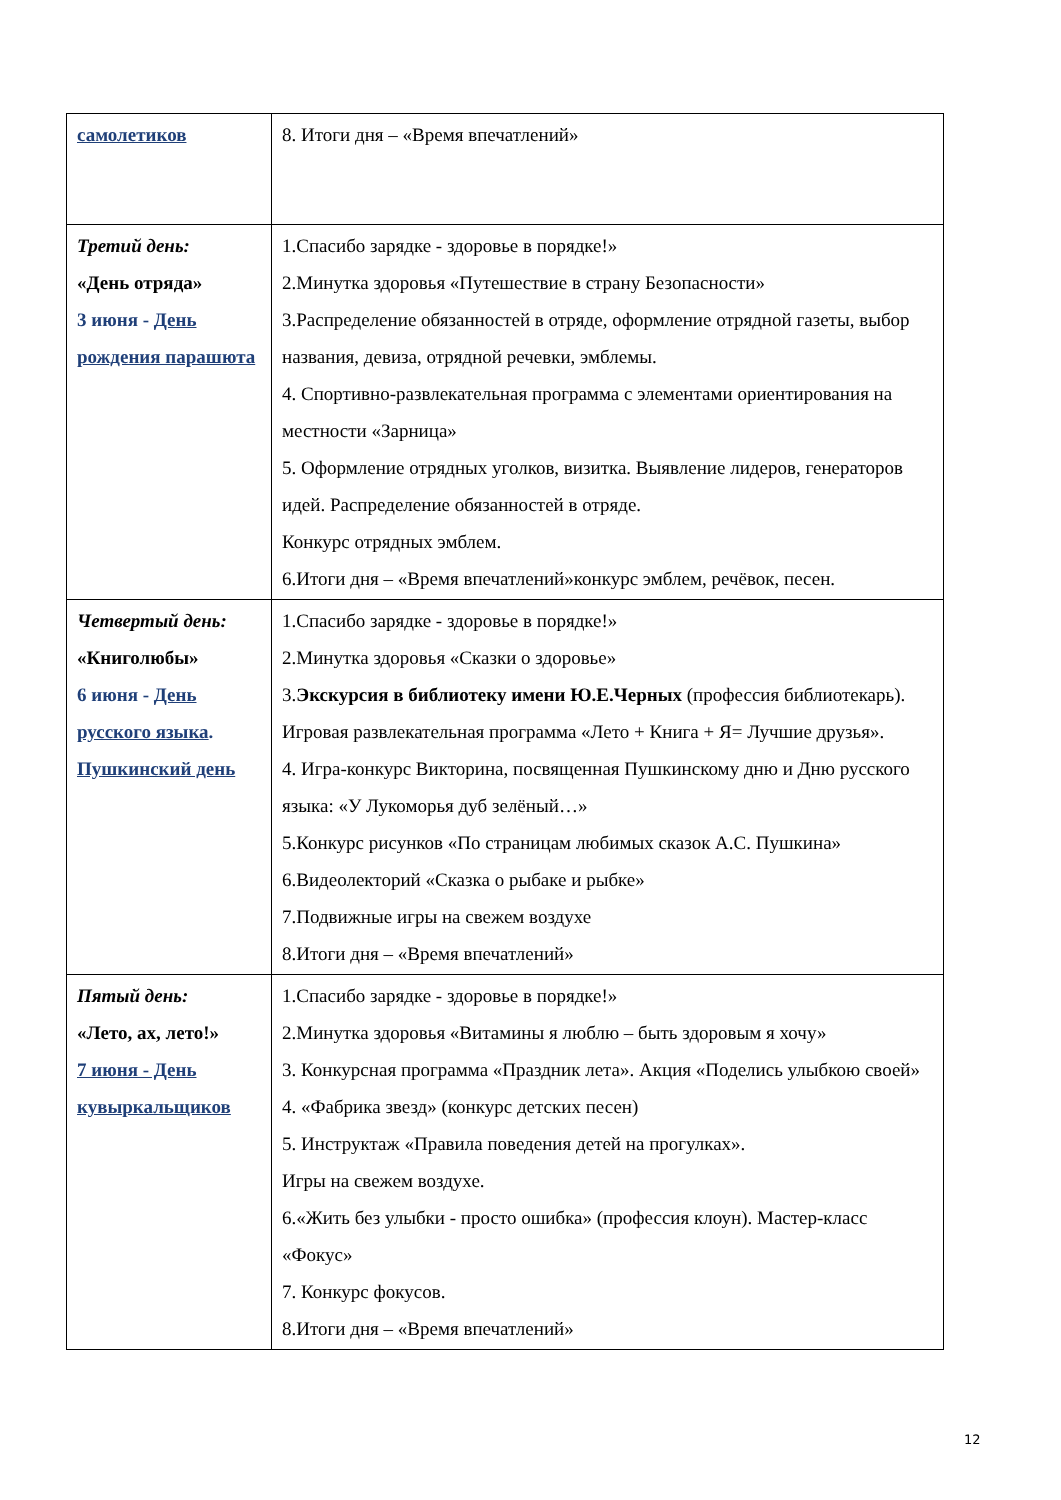| самолетиков | 8. Итоги дня – «Время впечатлений» |
| Третий день: «День отряда» 3 июня - День рождения парашюта | 1.Спасибо зарядке - здоровье в порядке!» 2.Минутка здоровья «Путешествие в страну Безопасности» 3.Распределение обязанностей в отряде, оформление отрядной газеты, выбор названия, девиза, отрядной речевки, эмблемы. 4. Спортивно-развлекательная программа с элементами ориентирования на местности «Зарница» 5. Оформление отрядных уголков, визитка. Выявление лидеров, генераторов идей. Распределение обязанностей в отряде. Конкурс отрядных эмблем. 6.Итоги дня – «Время впечатлений»конкурс эмблем, речёвок, песен. |
| Четвертый день: «Книголюбы» 6 июня - День русского языка . Пушкинский день | 1.Спасибо зарядке - здоровье в порядке!» 2.Минутка здоровья «Сказки о здоровье» 3. Экскурсия в библиотеку имени Ю.Е.Черных (профессия библиотекарь). Игровая развлекательная программа «Лето + Книга + Я= Лучшие друзья». 4. Игра-конкурс Викторина, посвященная Пушкинскому дню и Дню русского языка: «У Лукоморья дуб зелёный…» 5.Конкурс рисунков «По страницам любимых сказок А.С. Пушкина» 6.Видеолекторий «Сказка о рыбаке и рыбке» 7.Подвижные игры на свежем воздухе 8.Итоги дня – «Время впечатлений» |
| Пятый день: «Лето, ах, лето!» 7 июня - День кувыркальщиков | 1.Спасибо зарядке - здоровье в порядке!» 2.Минутка здоровья «Витамины я люблю – быть здоровым я хочу» 3. Конкурсная программа «Праздник лета». Акция «Поделись улыбкою своей» 4. «Фабрика звезд» (конкурс детских песен) 5. Инструктаж «Правила поведения детей на прогулках». Игры на свежем воздухе. 6.«Жить без улыбки - просто ошибка» (профессия клоун). Мастер-класс «Фокус» 7. Конкурс фокусов. 8.Итоги дня – «Время впечатлений» |
12